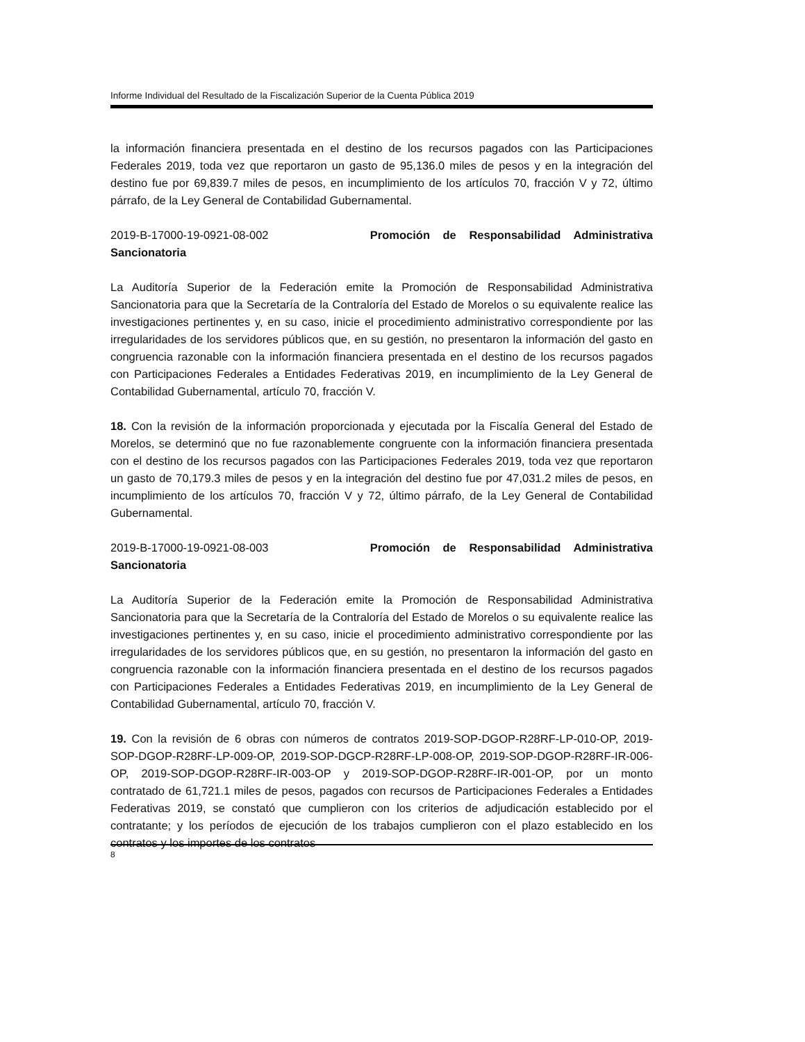Informe Individual del Resultado de la Fiscalización Superior de la Cuenta Pública 2019
la información financiera presentada en el destino de los recursos pagados con las Participaciones Federales 2019, toda vez que reportaron un gasto de 95,136.0 miles de pesos y en la integración del destino fue por 69,839.7 miles de pesos, en incumplimiento de los artículos 70, fracción V y 72, último párrafo, de la Ley General de Contabilidad Gubernamental.
2019-B-17000-19-0921-08-002 Promoción de Responsabilidad Administrativa
Sancionatoria
La Auditoría Superior de la Federación emite la Promoción de Responsabilidad Administrativa Sancionatoria para que la Secretaría de la Contraloría del Estado de Morelos o su equivalente realice las investigaciones pertinentes y, en su caso, inicie el procedimiento administrativo correspondiente por las irregularidades de los servidores públicos que, en su gestión, no presentaron la información del gasto en congruencia razonable con la información financiera presentada en el destino de los recursos pagados con Participaciones Federales a Entidades Federativas 2019, en incumplimiento de la Ley General de Contabilidad Gubernamental, artículo 70, fracción V.
18. Con la revisión de la información proporcionada y ejecutada por la Fiscalía General del Estado de Morelos, se determinó que no fue razonablemente congruente con la información financiera presentada con el destino de los recursos pagados con las Participaciones Federales 2019, toda vez que reportaron un gasto de 70,179.3 miles de pesos y en la integración del destino fue por 47,031.2 miles de pesos, en incumplimiento de los artículos 70, fracción V y 72, último párrafo, de la Ley General de Contabilidad Gubernamental.
2019-B-17000-19-0921-08-003 Promoción de Responsabilidad Administrativa
Sancionatoria
La Auditoría Superior de la Federación emite la Promoción de Responsabilidad Administrativa Sancionatoria para que la Secretaría de la Contraloría del Estado de Morelos o su equivalente realice las investigaciones pertinentes y, en su caso, inicie el procedimiento administrativo correspondiente por las irregularidades de los servidores públicos que, en su gestión, no presentaron la información del gasto en congruencia razonable con la información financiera presentada en el destino de los recursos pagados con Participaciones Federales a Entidades Federativas 2019, en incumplimiento de la Ley General de Contabilidad Gubernamental, artículo 70, fracción V.
19. Con la revisión de 6 obras con números de contratos 2019-SOP-DGOP-R28RF-LP-010-OP, 2019-SOP-DGOP-R28RF-LP-009-OP, 2019-SOP-DGCP-R28RF-LP-008-OP, 2019-SOP-DGOP-R28RF-IR-006-OP, 2019-SOP-DGOP-R28RF-IR-003-OP y 2019-SOP-DGOP-R28RF-IR-001-OP, por un monto contratado de 61,721.1 miles de pesos, pagados con recursos de Participaciones Federales a Entidades Federativas 2019, se constató que cumplieron con los criterios de adjudicación establecido por el contratante; y los períodos de ejecución de los trabajos cumplieron con el plazo establecido en los contratos y los importes de los contratos
8